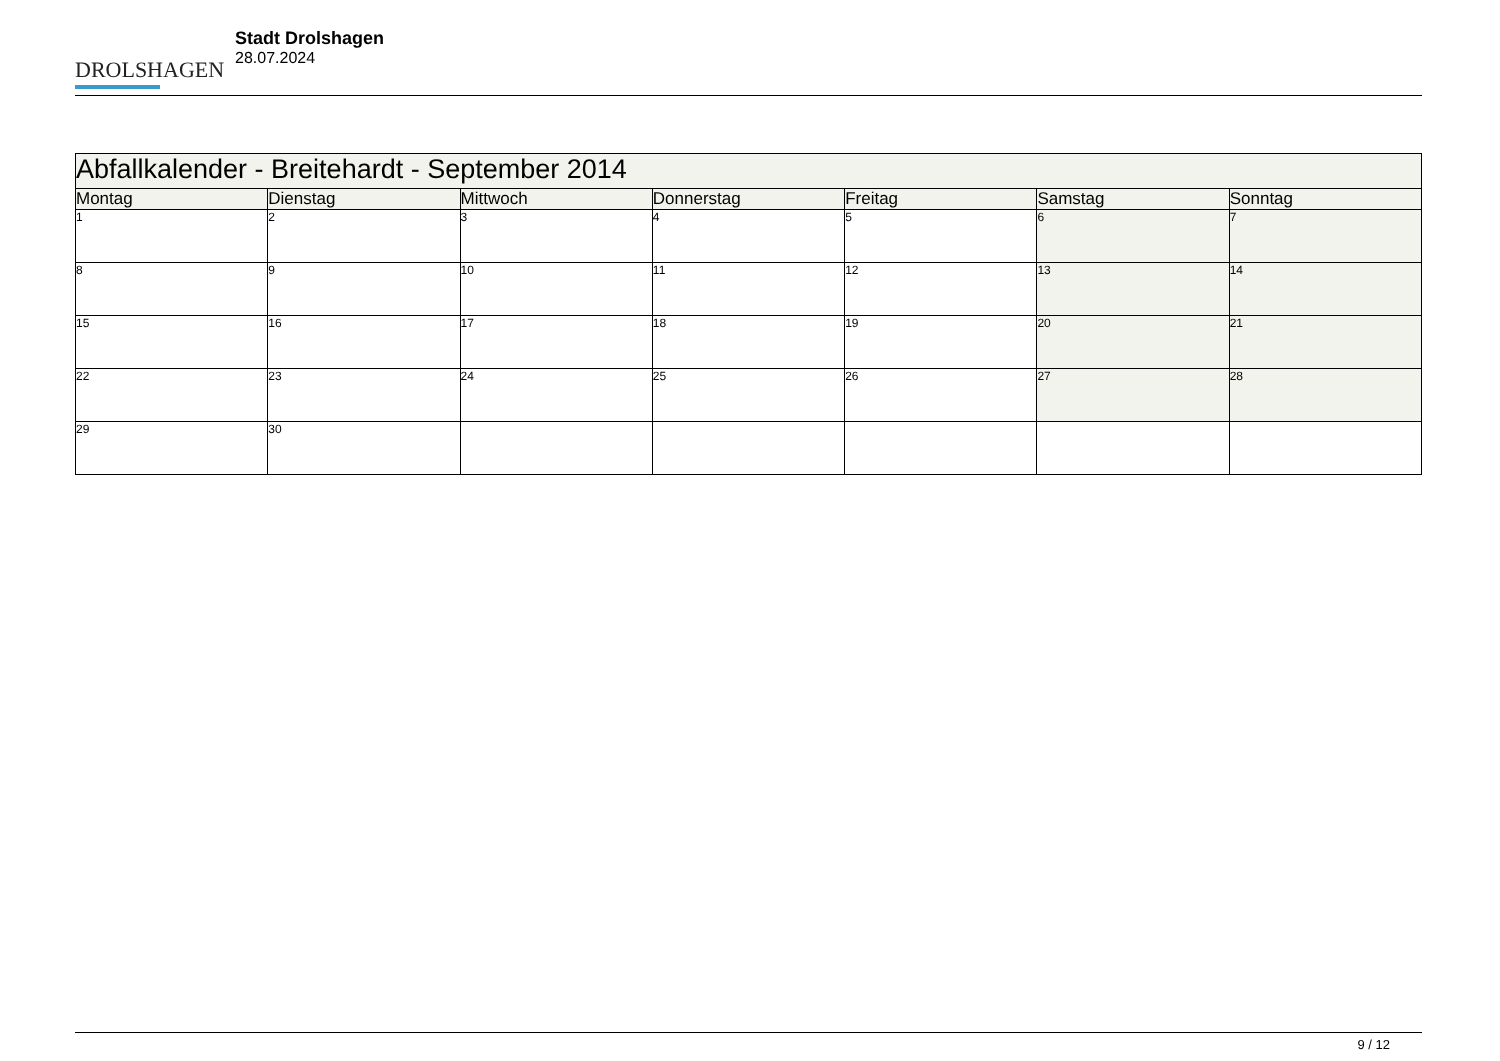DROLSHAGEN
Stadt Drolshagen
28.07.2024
| Abfallkalender - Breitehardt - September 2014 | | | | | | |
| --- | --- | --- | --- | --- | --- | --- |
| Montag | Dienstag | Mittwoch | Donnerstag | Freitag | Samstag | Sonntag |
| 1 | 2 | 3 | 4 | 5 | 6 | 7 |
| 8 | 9 | 10 | 11 | 12 | 13 | 14 |
| 15 | 16 | 17 | 18 | 19 | 20 | 21 |
| 22 | 23 | 24 | 25 | 26 | 27 | 28 |
| 29 | 30 | | | | | |
9 / 12